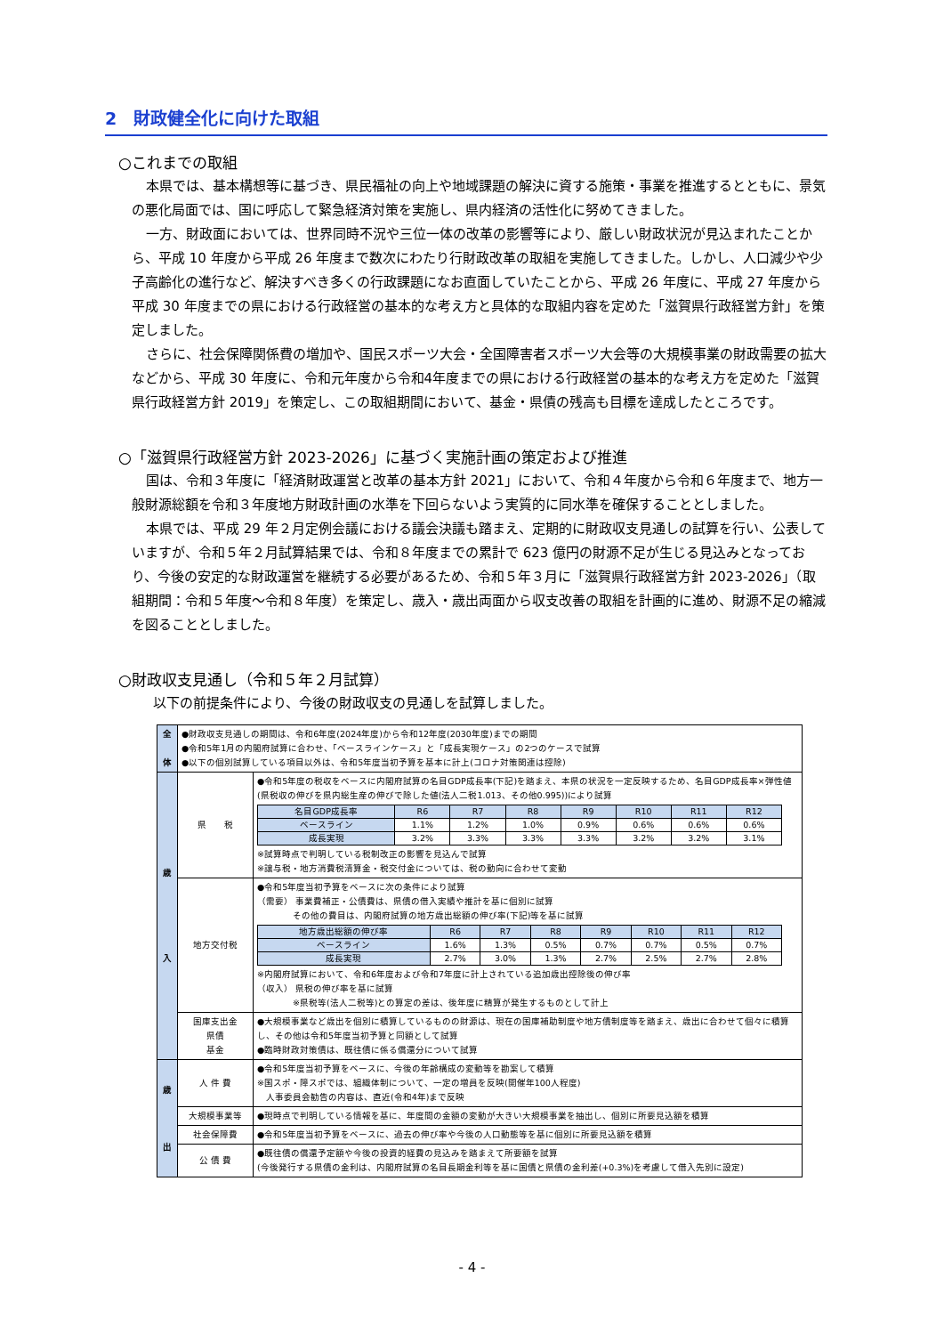2　財政健全化に向けた取組
○これまでの取組
本県では、基本構想等に基づき、県民福祉の向上や地域課題の解決に資する施策・事業を推進するとともに、景気の悪化局面では、国に呼応して緊急経済対策を実施し、県内経済の活性化に努めてきました。
一方、財政面においては、世界同時不況や三位一体の改革の影響等により、厳しい財政状況が見込まれたことから、平成 10 年度から平成 26 年度まで数次にわたり行財政改革の取組を実施してきました。しかし、人口減少や少子高齢化の進行など、解決すべき多くの行政課題になお直面していたことから、平成 26 年度に、平成 27 年度から平成 30 年度までの県における行政経営の基本的な考え方と具体的な取組内容を定めた「滋賀県行政経営方針」を策定しました。
さらに、社会保障関係費の増加や、国民スポーツ大会・全国障害者スポーツ大会等の大規模事業の財政需要の拡大などから、平成 30 年度に、令和元年度から令和4年度までの県における行政経営の基本的な考え方を定めた「滋賀県行政経営方針 2019」を策定し、この取組期間において、基金・県債の残高も目標を達成したところです。
○「滋賀県行政経営方針 2023-2026」に基づく実施計画の策定および推進
国は、令和３年度に「経済財政運営と改革の基本方針 2021」において、令和４年度から令和６年度まで、地方一般財源総額を令和３年度地方財政計画の水準を下回らないよう実質的に同水準を確保することとしました。
本県では、平成 29 年２月定例会議における議会決議も踏まえ、定期的に財政収支見通しの試算を行い、公表していますが、令和５年２月試算結果では、令和８年度までの累計で 623 億円の財源不足が生じる見込みとなっており、今後の安定的な財政運営を継続する必要があるため、令和５年３月に「滋賀県行政経営方針 2023-2026」（取組期間：令和５年度～令和８年度）を策定し、歳入・歳出両面から収支改善の取組を計画的に進め、財源不足の縮減を図ることとしました。
○財政収支見通し（令和５年２月試算）
以下の前提条件により、今後の財政収支の見通しを試算しました。
| 全 体 | ●財政収支見通しの期間は、令和6年度(2024年度)から令和12年度(2030年度)までの期間 ●令和5年1月の内閣府試算に合わせ、「ベースラインケース」と「成長実現ケース」の2つのケースで試算 ●以下の個別試算している項目以外は、令和5年度当初予算を基本に計上(コロナ対策関連は控除) | |
| 歳 入 | 県 税 | ●令和5年度の税収をベースに内閣府試算の名目GDP成長率(下記)を踏まえ、本県の状況を一定反映するため、名目GDP成長率×弾性値(県税収の伸びを県内総生産の伸びで除した値(法人二税1.013、その他0.995))により試算 / 名目GDP成長率 / R6 / R7 / R8 / R9 / R10 / R11 / R12 / / ベースライン / 1.1% / 1.2% / 1.0% / 0.9% / 0.6% / 0.6% / 0.6% / / 成長実現 / 3.2% / 3.3% / 3.3% / 3.3% / 3.2% / 3.2% / 3.1% / ※試算時点で判明している税制改正の影響を見込んで試算 ※譲与税・地方消費税清算金・税交付金については、税の動向に合わせて変動 |
| | 地方交付税 | ●令和5年度当初予算をベースに次の条件により試算 （需要） 事業費補正・公債費は、県債の借入実績や推計を基に個別に試算 その他の費目は、内閣府試算の地方歳出総額の伸び率(下記)等を基に試算 / 地方歳出総額の伸び率 / R6 / R7 / R8 / R9 / R10 / R11 / R12 / / ベースライン / 1.6% / 1.3% / 0.5% / 0.7% / 0.7% / 0.5% / 0.7% / / 成長実現 / 2.7% / 3.0% / 1.3% / 2.7% / 2.5% / 2.7% / 2.8% / ※内閣府試算において、令和6年度および令和7年度に計上されている追加歳出控除後の伸び率 （収入） 県税の伸び率を基に試算 ※県税等(法人二税等)との算定の差は、後年度に精算が発生するものとして計上 |
| | 国庫支出金 県債 基金 | ●大規模事業など歳出を個別に積算しているものの財源は、現在の国庫補助制度や地方債制度等を踏まえ、歳出に合わせて個々に積算し、その他は令和5年度当初予算と同額として試算 ●臨時財政対策債は、既往債に係る償還分について試算 |
| 歳 出 | 人 件 費 | ●令和5年度当初予算をベースに、今後の年齢構成の変動等を勘案して積算 ※国スポ・障スポでは、組織体制について、一定の増員を反映(開催年100人程度) 人事委員会勧告の内容は、直近(令和4年)まで反映 |
| | 大規模事業等 | ●現時点で判明している情報を基に、年度間の金額の変動が大きい大規模事業を抽出し、個別に所要見込額を積算 |
| | 社会保障費 | ●令和5年度当初予算をベースに、過去の伸び率や今後の人口動態等を基に個別に所要見込額を積算 |
| | 公 債 費 | ●既往債の償還予定額や今後の投資的経費の見込みを踏まえて所要額を試算 (今後発行する県債の金利は、内閣府試算の名目長期金利等を基に国債と県債の金利差(+0.3%)を考慮して借入先別に設定) |
- 4 -